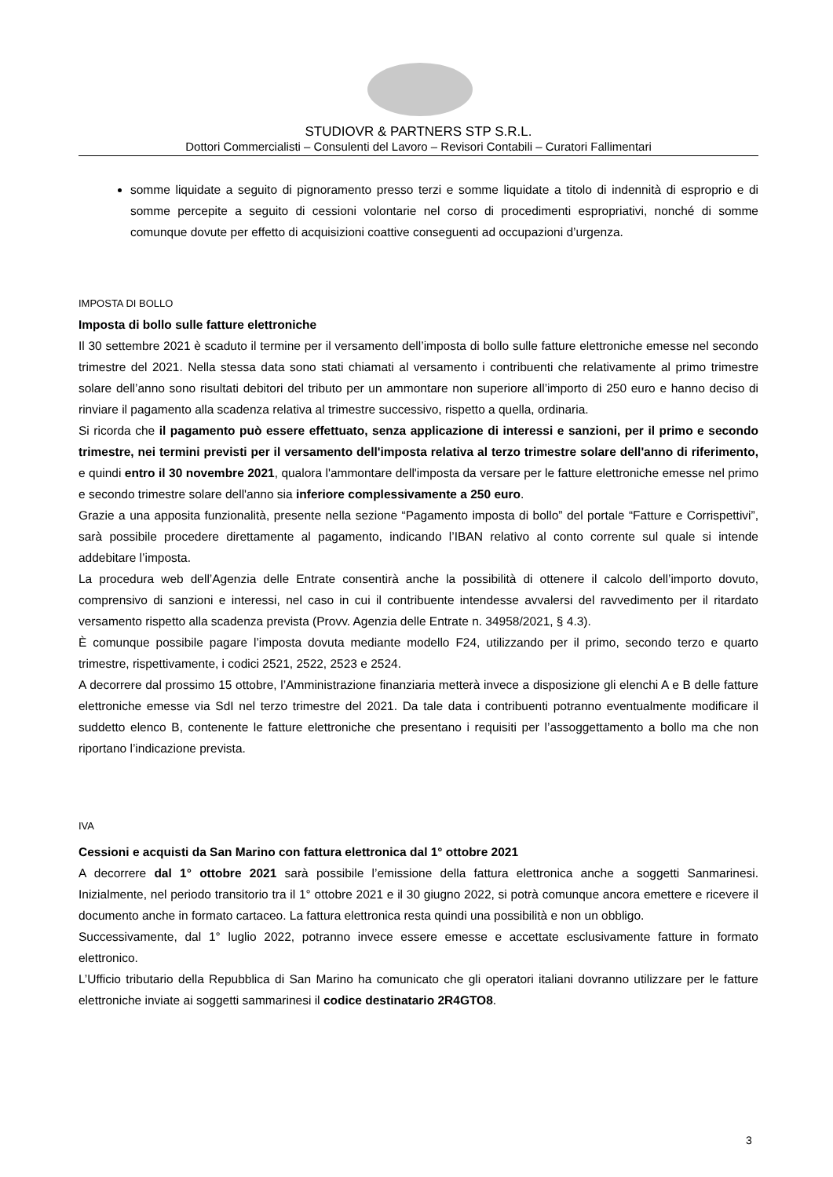STUDIOVR & PARTNERS STP S.R.L.
Dottori Commercialisti – Consulenti del Lavoro – Revisori Contabili – Curatori Fallimentari
somme liquidate a seguito di pignoramento presso terzi e somme liquidate a titolo di indennità di esproprio e di somme percepite a seguito di cessioni volontarie nel corso di procedimenti espropriativi, nonché di somme comunque dovute per effetto di acquisizioni coattive conseguenti ad occupazioni d’urgenza.
IMPOSTA DI BOLLO
Imposta di bollo sulle fatture elettroniche
Il 30 settembre 2021 è scaduto il termine per il versamento dell’imposta di bollo sulle fatture elettroniche emesse nel secondo trimestre del 2021. Nella stessa data sono stati chiamati al versamento i contribuenti che relativamente al primo trimestre solare dell’anno sono risultati debitori del tributo per un ammontare non superiore all’importo di 250 euro e hanno deciso di rinviare il pagamento alla scadenza relativa al trimestre successivo, rispetto a quella, ordinaria.
Si ricorda che il pagamento può essere effettuato, senza applicazione di interessi e sanzioni, per il primo e secondo trimestre, nei termini previsti per il versamento dell'imposta relativa al terzo trimestre solare dell'anno di riferimento, e quindi entro il 30 novembre 2021, qualora l'ammontare dell'imposta da versare per le fatture elettroniche emesse nel primo e secondo trimestre solare dell'anno sia inferiore complessivamente a 250 euro.
Grazie a una apposita funzionalità, presente nella sezione “Pagamento imposta di bollo” del portale “Fatture e Corrispettivi”, sarà possibile procedere direttamente al pagamento, indicando l’IBAN relativo al conto corrente sul quale si intende addebitare l’imposta.
La procedura web dell’Agenzia delle Entrate consentirà anche la possibilità di ottenere il calcolo dell’importo dovuto, comprensivo di sanzioni e interessi, nel caso in cui il contribuente intendesse avvalersi del ravvedimento per il ritardato versamento rispetto alla scadenza prevista (Provv. Agenzia delle Entrate n. 34958/2021, § 4.3).
È comunque possibile pagare l’imposta dovuta mediante modello F24, utilizzando per il primo, secondo terzo e quarto trimestre, rispettivamente, i codici 2521, 2522, 2523 e 2524.
A decorrere dal prossimo 15 ottobre, l’Amministrazione finanziaria metterà invece a disposizione gli elenchi A e B delle fatture elettroniche emesse via SdI nel terzo trimestre del 2021. Da tale data i contribuenti potranno eventualmente modificare il suddetto elenco B, contenente le fatture elettroniche che presentano i requisiti per l’assoggettamento a bollo ma che non riportano l’indicazione prevista.
IVA
Cessioni e acquisti da San Marino con fattura elettronica dal 1° ottobre 2021
A decorrere dal 1° ottobre 2021 sarà possibile l’emissione della fattura elettronica anche a soggetti Sanmarinesi. Inizialmente, nel periodo transitorio tra il 1° ottobre 2021 e il 30 giugno 2022, si potrà comunque ancora emettere e ricevere il documento anche in formato cartaceo. La fattura elettronica resta quindi una possibilità e non un obbligo.
Successivamente, dal 1° luglio 2022, potranno invece essere emesse e accettate esclusivamente fatture in formato elettronico.
L’Ufficio tributario della Repubblica di San Marino ha comunicato che gli operatori italiani dovranno utilizzare per le fatture elettroniche inviate ai soggetti sammarinesi il codice destinatario 2R4GTO8.
3